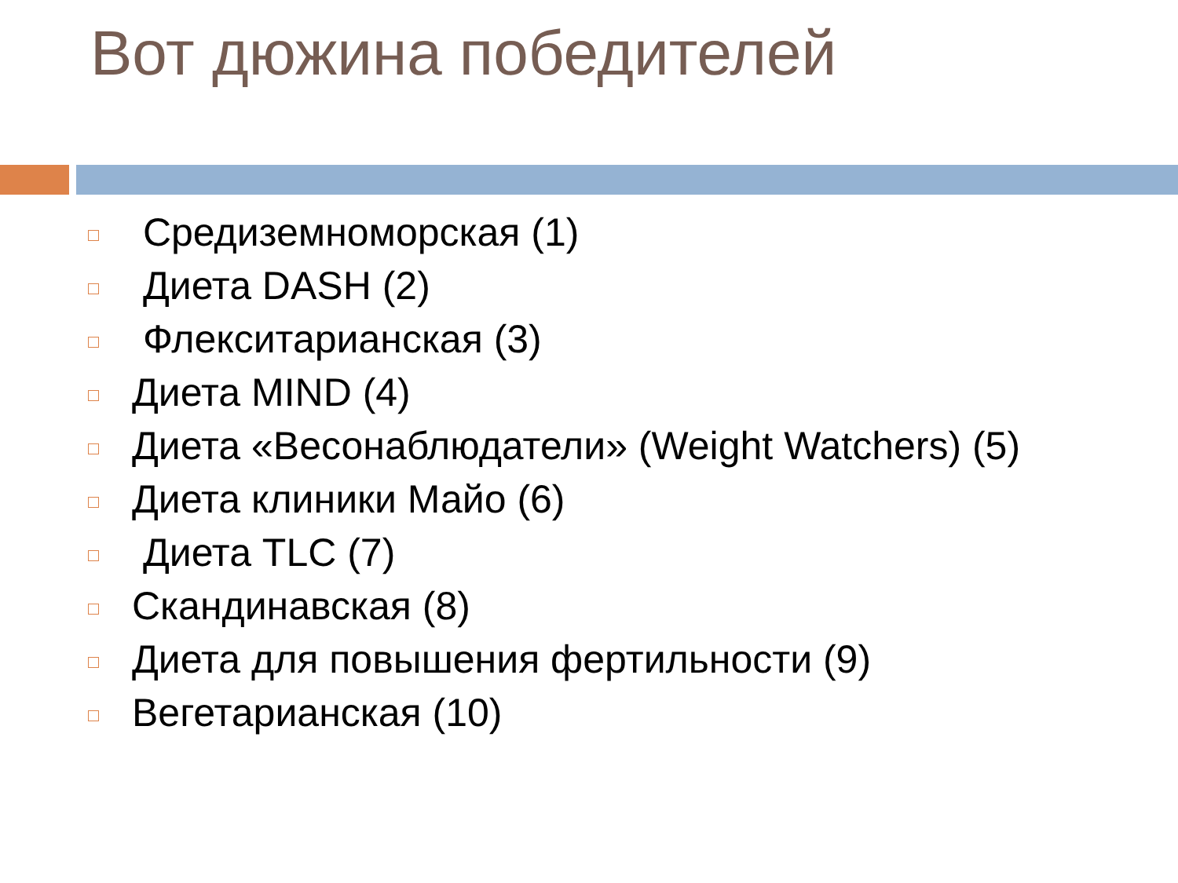Вот дюжина победителей
Средиземноморская (1)
Диета DASH (2)
Флекситарианская (3)
Диета MIND (4)
Диета «Весонаблюдатели» (Weight Watchers) (5)
Диета клиники Майо (6)
Диета TLC (7)
Скандинавская (8)
Диета для повышения фертильности (9)
Вегетарианская (10)